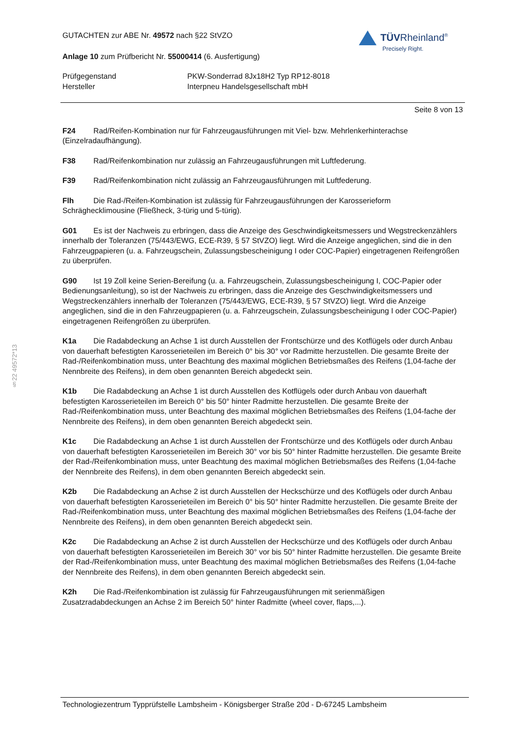§22 49572*13
TÜVRheinland<sup>®</sup>
Precisely Right.
GUTACHTEN zur ABE Nr. 49572 nach §22 StVZO
Anlage 10 zum Prüfbericht Nr. 55000414 (6. Ausfertigung)
Prüfgegenstand PKW-Sonderrad 8Jx18H2 Typ RP12-8018
Hersteller Interpneu Handelsgesellschaft mbH
Seite 8 von 13
F24 Rad/Reifen-Kombination nur für Fahrzeugausführungen mit Viel- bzw. Mehrlenkerhinterachse (Einzelradaufhängung).
F38 Rad/Reifenkombination nur zulässig an Fahrzeugausführungen mit Luftfederung.
F39 Rad/Reifenkombination nicht zulässig an Fahrzeugausführungen mit Luftfederung.
Flh Die Rad-/Reifen-Kombination ist zulässig für Fahrzeugausführungen der Karosserieform Schräghecklimousine (Fließheck, 3-türig und 5-türig).
G01 Es ist der Nachweis zu erbringen, dass die Anzeige des Geschwindigkeitsmessers und Wegstreckenzählers innerhalb der Toleranzen (75/443/EWG, ECE-R39, § 57 StVZO) liegt. Wird die Anzeige angeglichen, sind die in den Fahrzeugpapieren (u. a. Fahrzeugschein, Zulassungsbescheinigung I oder COC-Papier) eingetragenen Reifengrößen zu überprüfen.
G90 Ist 19 Zoll keine Serien-Bereifung (u. a. Fahrzeugschein, Zulassungsbescheinigung I, COC-Papier oder Bedienungsanleitung), so ist der Nachweis zu erbringen, dass die Anzeige des Geschwindigkeitsmessers und Wegstreckenzählers innerhalb der Toleranzen (75/443/EWG, ECE-R39, § 57 StVZO) liegt. Wird die Anzeige angeglichen, sind die in den Fahrzeugpapieren (u. a. Fahrzeugschein, Zulassungsbescheinigung I oder COC-Papier) eingetragenen Reifengrößen zu überprüfen.
K1a Die Radabdeckung an Achse 1 ist durch Ausstellen der Frontschürze und des Kotflügels oder durch Anbau von dauerhaft befestigten Karosserieteilen im Bereich 0° bis 30° vor Radmitte herzustellen. Die gesamte Breite der Rad-/Reifenkombination muss, unter Beachtung des maximal möglichen Betriebsmaßes des Reifens (1,04-fache der Nennbreite des Reifens), in dem oben genannten Bereich abgedeckt sein.
K1b Die Radabdeckung an Achse 1 ist durch Ausstellen des Kotflügels oder durch Anbau von dauerhaft befestigten Karosserieteilen im Bereich 0° bis 50° hinter Radmitte herzustellen. Die gesamte Breite der Rad-/Reifenkombination muss, unter Beachtung des maximal möglichen Betriebsmaßes des Reifens (1,04-fache der Nennbreite des Reifens), in dem oben genannten Bereich abgedeckt sein.
K1c Die Radabdeckung an Achse 1 ist durch Ausstellen der Frontschürze und des Kotflügels oder durch Anbau von dauerhaft befestigten Karosserieteilen im Bereich 30° vor bis 50° hinter Radmitte herzustellen. Die gesamte Breite der Rad-/Reifenkombination muss, unter Beachtung des maximal möglichen Betriebsmaßes des Reifens (1,04-fache der Nennbreite des Reifens), in dem oben genannten Bereich abgedeckt sein.
K2b Die Radabdeckung an Achse 2 ist durch Ausstellen der Heckschürze und des Kotflügels oder durch Anbau von dauerhaft befestigten Karosserieteilen im Bereich 0° bis 50° hinter Radmitte herzustellen. Die gesamte Breite der Rad-/Reifenkombination muss, unter Beachtung des maximal möglichen Betriebsmaßes des Reifens (1,04-fache der Nennbreite des Reifens), in dem oben genannten Bereich abgedeckt sein.
K2c Die Radabdeckung an Achse 2 ist durch Ausstellen der Heckschürze und des Kotflügels oder durch Anbau von dauerhaft befestigten Karosserieteilen im Bereich 30° vor bis 50° hinter Radmitte herzustellen. Die gesamte Breite der Rad-/Reifenkombination muss, unter Beachtung des maximal möglichen Betriebsmaßes des Reifens (1,04-fache der Nennbreite des Reifens), in dem oben genannten Bereich abgedeckt sein.
K2h Die Rad-/Reifenkombination ist zulässig für Fahrzeugausführungen mit serienmäßigen Zusatzradabdeckungen an Achse 2 im Bereich 50° hinter Radmitte (wheel cover, flaps,...).
Technologiezentrum Typprüfstelle Lambsheim - Königsberger Straße 20d - D-67245 Lambsheim